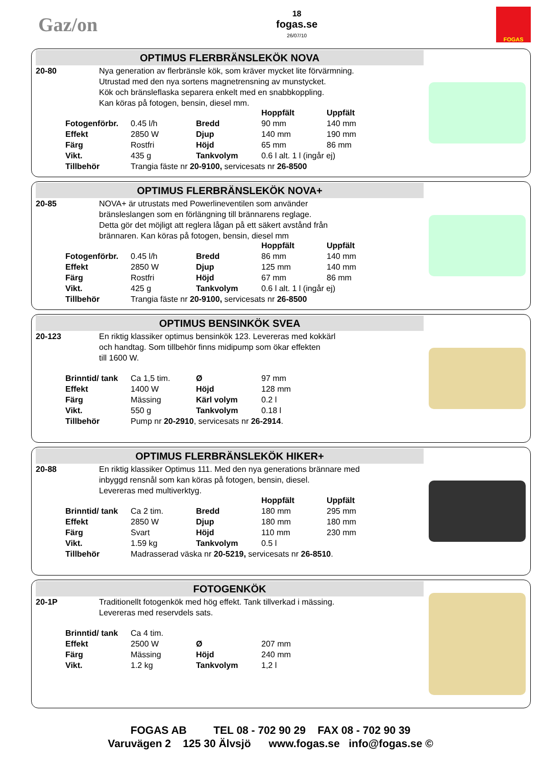Gaz/on
18
fogas.se
26/07/10
FOGAS
OPTIMUS FLERBRÄNSLEKÖK NOVA
20-80 Nya generation av flerbränsle kök, som kräver mycket lite förvärmning.
Utrustad med den nya sortens magnetrensning av munstycket.
Kök och bränsleflaska separera enkelt med en snabbkoppling.
Kan köras på fotogen, bensin, diesel mm.
| | | | Hoppfält | Uppfält |
| Fotogenförbr. | 0.45 l/h | Bredd | 90 mm | 140 mm |
| Effekt | 2850 W | Djup | 140 mm | 190 mm |
| Färg | Rostfri | Höjd | 65 mm | 86 mm |
| Vikt. | 435 g | Tankvolym | 0.6 l alt. 1 l (ingår ej) | |
| Tillbehör | Trangia fäste nr 20-9100, servicesats nr 26-8500 | | | |
OPTIMUS FLERBRÄNSLEKÖK NOVA+
20-85 NOVA+ är utrustats med Powerlineventilen som använder
bränsleslangen som en förlängning till brännarens reglage.
Detta gör det möjligt att reglera lågan på ett säkert avstånd från
brännaren. Kan köras på fotogen, bensin, diesel mm
| | | | Hoppfält | Uppfält |
| Fotogenförbr. | 0.45 l/h | Bredd | 86 mm | 140 mm |
| Effekt | 2850 W | Djup | 125 mm | 140 mm |
| Färg | Rostfri | Höjd | 67 mm | 86 mm |
| Vikt. | 425 g | Tankvolym | 0.6 l alt. 1 l (ingår ej) | |
| Tillbehör | Trangia fäste nr 20-9100, servicesats nr 26-8500 | | | |
OPTIMUS BENSINKÖK SVEA
20-123 En riktig klassiker optimus bensinkök 123. Levereras med kokkärl
och handtag. Som tillbehör finns midipump som ökar effekten
till 1600 W.
| Brinntid/ tank | Ca 1,5 tim. | Ø | 97 mm | |
| Effekt | 1400 W | Höjd | 128 mm | |
| Färg | Mässing | Kärl volym | 0.2 l | |
| Vikt. | 550 g | Tankvolym | 0.18 l | |
| Tillbehör | Pump nr 20-2910 , servicesats nr 26-2914 . | | | |
OPTIMUS FLERBRÄNSLEKÖK HIKER+
20-88 En riktig klassiker Optimus 111. Med den nya generations brännare med
inbyggd rensnål som kan köras på fotogen, bensin, diesel.
Levereras med multiverktyg.
| | | | Hoppfält | Uppfält |
| Brinntid/ tank | Ca 2 tim. | Bredd | 180 mm | 295 mm |
| Effekt | 2850 W | Djup | 180 mm | 180 mm |
| Färg | Svart | Höjd | 110 mm | 230 mm |
| Vikt. | 1.59 kg | Tankvolym | 0.5 l | |
| Tillbehör | Madrasserad väska nr 20-5219, servicesats nr 26-8510 . | | | |
FOTOGENKÖK
20-1P Traditionellt fotogenkök med hög effekt. Tank tillverkad i mässing.
Levereras med reservdels sats.
| Brinntid/ tank | Ca 4 tim. | | | |
| Effekt | 2500 W | Ø | 207 mm | |
| Färg | Mässing | Höjd | 240 mm | |
| Vikt. | 1.2 kg | Tankvolym | 1,2 l | |
FOGAS AB TEL 08 - 702 90 29 FAX 08 - 702 90 39
Varuvägen 2 125 30 Älvsjö www.fogas.se info@fogas.se ©